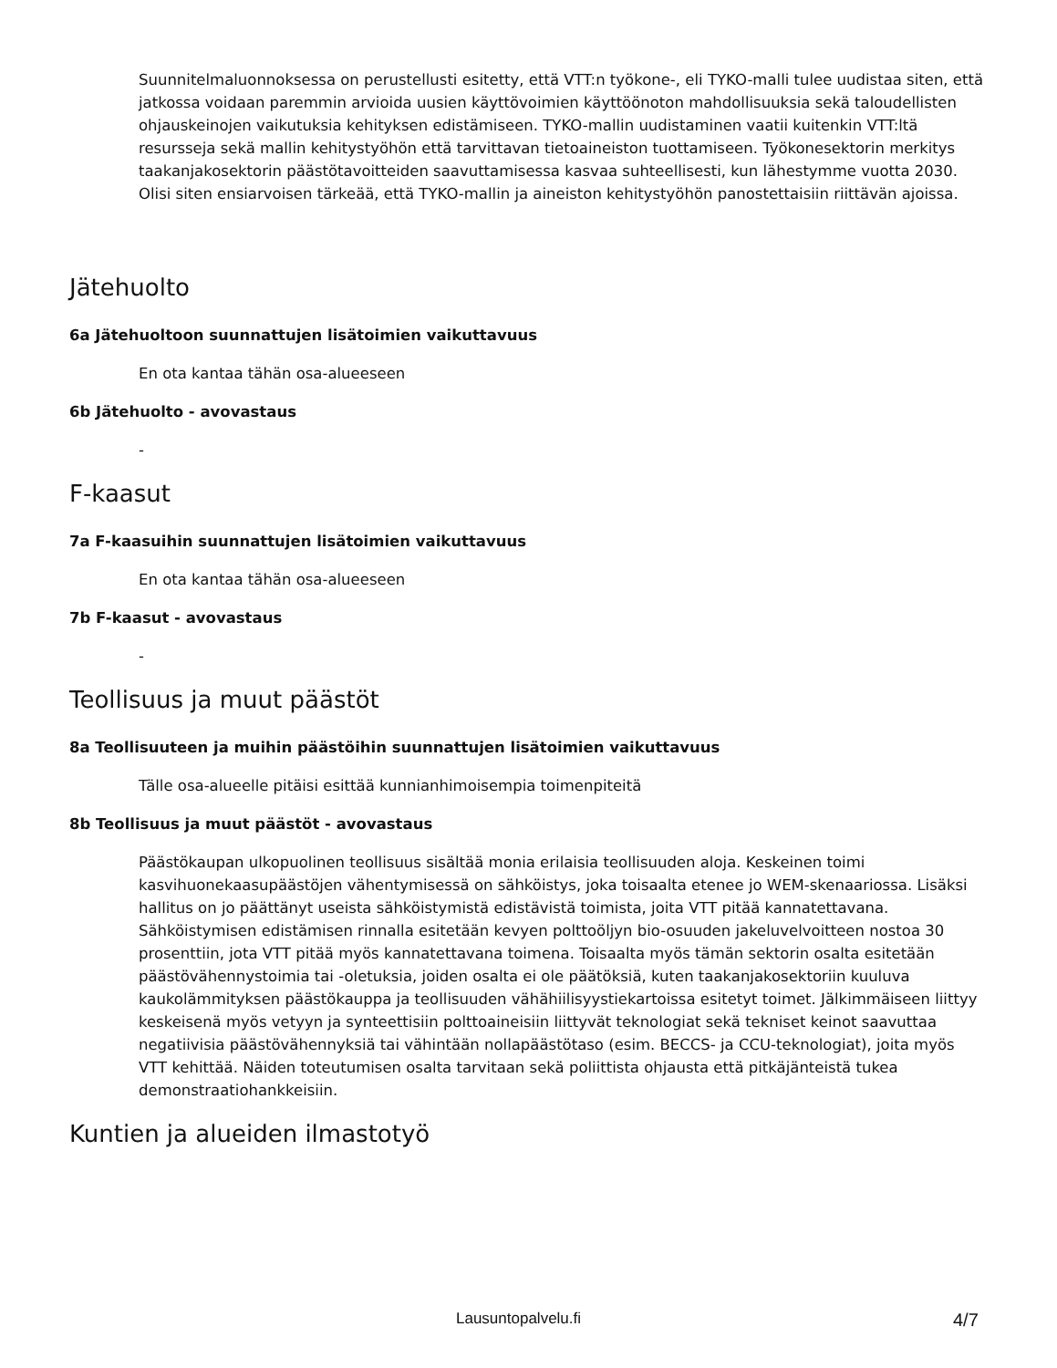Suunnitelmaluonnoksessa on perustellusti esitetty, että VTT:n työkone-, eli TYKO-malli tulee uudistaa siten, että jatkossa voidaan paremmin arvioida uusien käyttövoimien käyttöönoton mahdollisuuksia sekä taloudellisten ohjauskeinojen vaikutuksia kehityksen edistämiseen. TYKO-mallin uudistaminen vaatii kuitenkin VTT:ltä resursseja sekä mallin kehitystyöhön että tarvittavan tietoaineiston tuottamiseen. Työkonesektorin merkitys taakanjakosektorin päästötavoitteiden saavuttamisessa kasvaa suhteellisesti, kun lähestymme vuotta 2030. Olisi siten ensiarvoisen tärkeää, että TYKO-mallin ja aineiston kehitystyöhön panostettaisiin riittävän ajoissa.
Jätehuolto
6a Jätehuoltoon suunnattujen lisätoimien vaikuttavuus
En ota kantaa tähän osa-alueeseen
6b Jätehuolto - avovastaus
-
F-kaasut
7a F-kaasuihin suunnattujen lisätoimien vaikuttavuus
En ota kantaa tähän osa-alueeseen
7b F-kaasut - avovastaus
-
Teollisuus ja muut päästöt
8a Teollisuuteen ja muihin päästöihin suunnattujen lisätoimien vaikuttavuus
Tälle osa-alueelle pitäisi esittää kunnianhimoisempia toimenpiteitä
8b Teollisuus ja muut päästöt - avovastaus
Päästökaupan ulkopuolinen teollisuus sisältää monia erilaisia teollisuuden aloja. Keskeinen toimi kasvihuonekaasupäästöjen vähentymisessä on sähköistys, joka toisaalta etenee jo WEM-skenaariossa. Lisäksi hallitus on jo päättänyt useista sähköistymistä edistävistä toimista, joita VTT pitää kannatettavana. Sähköistymisen edistämisen rinnalla esitetään kevyen polttoöljyn bio-osuuden jakeluvelvoitteen nostoa 30 prosenttiin, jota VTT pitää myös kannatettavana toimena. Toisaalta myös tämän sektorin osalta esitetään päästövähennystoimia tai -oletuksia, joiden osalta ei ole päätöksiä, kuten taakanjakosektoriin kuuluva kaukolämmityksen päästökauppa ja teollisuuden vähähiilisyystiekartoissa esitetyt toimet. Jälkimmäiseen liittyy keskeisenä myös vetyyn ja synteettisiin polttoaineisiin liittyvät teknologiat sekä tekniset keinot saavuttaa negatiivisia päästövähennyksiä tai vähintään nollapäästötaso (esim. BECCS- ja CCU-teknologiat), joita myös VTT kehittää. Näiden toteutumisen osalta tarvitaan sekä poliittista ohjausta että pitkäjänteistä tukea demonstraatiohankkeisiin.
Kuntien ja alueiden ilmastotyö
Lausuntopalvelu.fi 4/7